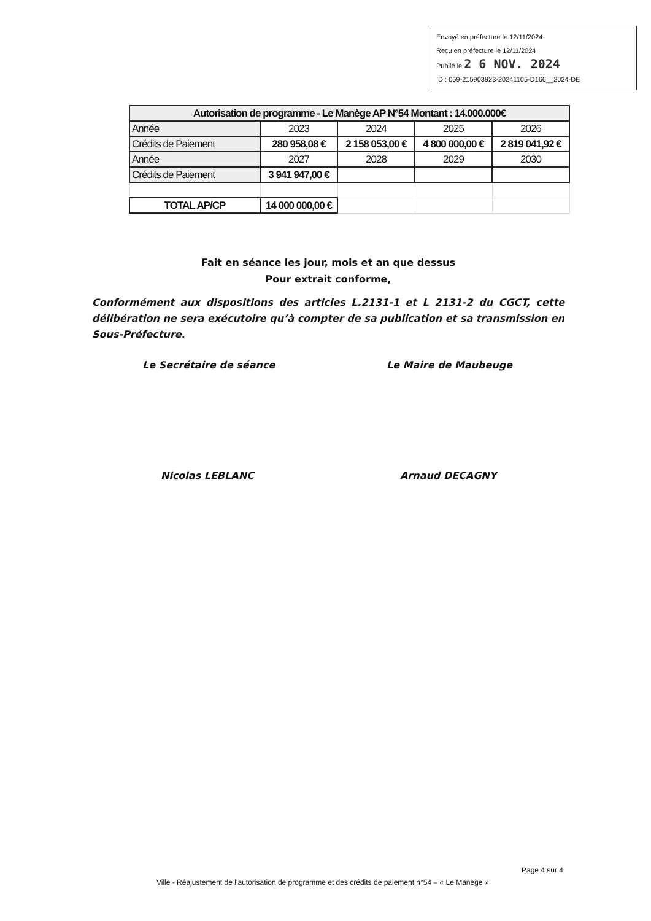Envoyé en préfecture le 12/11/2024
Reçu en préfecture le 12/11/2024
Publié le 2 6 NOV. 2024
ID : 059-215903923-20241105-D166__2024-DE
| Autorisation de programme - Le Manège AP N°54 Montant : 14.000.000€ | | | | |
| --- | --- | --- | --- | --- |
| Année | 2023 | 2024 | 2025 | 2026 |
| Crédits de Paiement | 280 958,08 € | 2 158 053,00 € | 4 800 000,00 € | 2 819 041,92 € |
| Année | 2027 | 2028 | 2029 | 2030 |
| Crédits de Paiement | 3 941 947,00 € | | | |
| TOTAL AP/CP | 14 000 000,00 € | | | |
Fait en séance les jour, mois et an que dessus
Pour extrait conforme,
Conformément aux dispositions des articles L.2131-1 et L 2131-2 du CGCT, cette délibération ne sera exécutoire qu’à compter de sa publication et sa transmission en Sous-Préfecture.
Le Secrétaire de séance Le Maire de Maubeuge
Nicolas LEBLANC Arnaud DECAGNY
Page 4 sur 4
Ville - Réajustement de l’autorisation de programme et des crédits de paiement n°54 – « Le Manège »